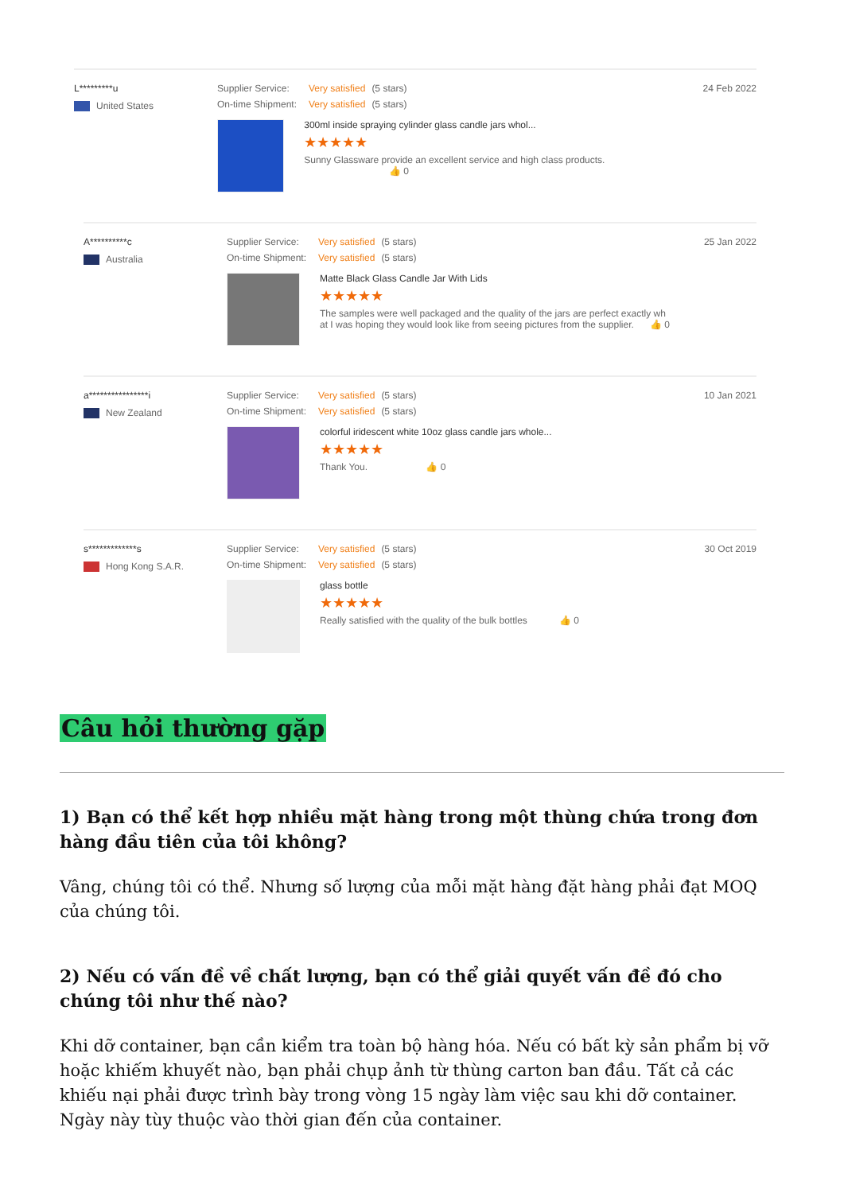L*********u
United States
Supplier Service: Very satisfied (5 stars)
On-time Shipment: Very satisfied (5 stars)
300ml inside spraying cylinder glass candle jars whol...
★★★★★
Sunny Glassware provide an excellent service and high class products. 👍 0
24 Feb 2022
A**********c
Australia
Supplier Service: Very satisfied (5 stars)
On-time Shipment: Very satisfied (5 stars)
Matte Black Glass Candle Jar With Lids
★★★★★
The samples were well packaged and the quality of the jars are perfect exactly wh
at I was hoping they would look like from seeing pictures from the supplier. 👍 0
25 Jan 2022
a****************i
New Zealand
Supplier Service: Very satisfied (5 stars)
On-time Shipment: Very satisfied (5 stars)
colorful iridescent white 10oz glass candle jars whole...
★★★★★
Thank You. 👍 0
10 Jan 2021
s*************s
Hong Kong S.A.R.
Supplier Service: Very satisfied (5 stars)
On-time Shipment: Very satisfied (5 stars)
glass bottle
★★★★★
Really satisfied with the quality of the bulk bottles 👍 0
30 Oct 2019
Câu hỏi thường gặp
1) Bạn có thể kết hợp nhiều mặt hàng trong một thùng chứa trong đơn hàng đầu tiên của tôi không?
Vâng, chúng tôi có thể. Nhưng số lượng của mỗi mặt hàng đặt hàng phải đạt MOQ của chúng tôi.
2) Nếu có vấn đề về chất lượng, bạn có thể giải quyết vấn đề đó cho chúng tôi như thế nào?
Khi dỡ container, bạn cần kiểm tra toàn bộ hàng hóa. Nếu có bất kỳ sản phẩm bị vỡ hoặc khiếm khuyết nào, bạn phải chụp ảnh từ thùng carton ban đầu. Tất cả các khiếu nại phải được trình bày trong vòng 15 ngày làm việc sau khi dỡ container. Ngày này tùy thuộc vào thời gian đến của container.